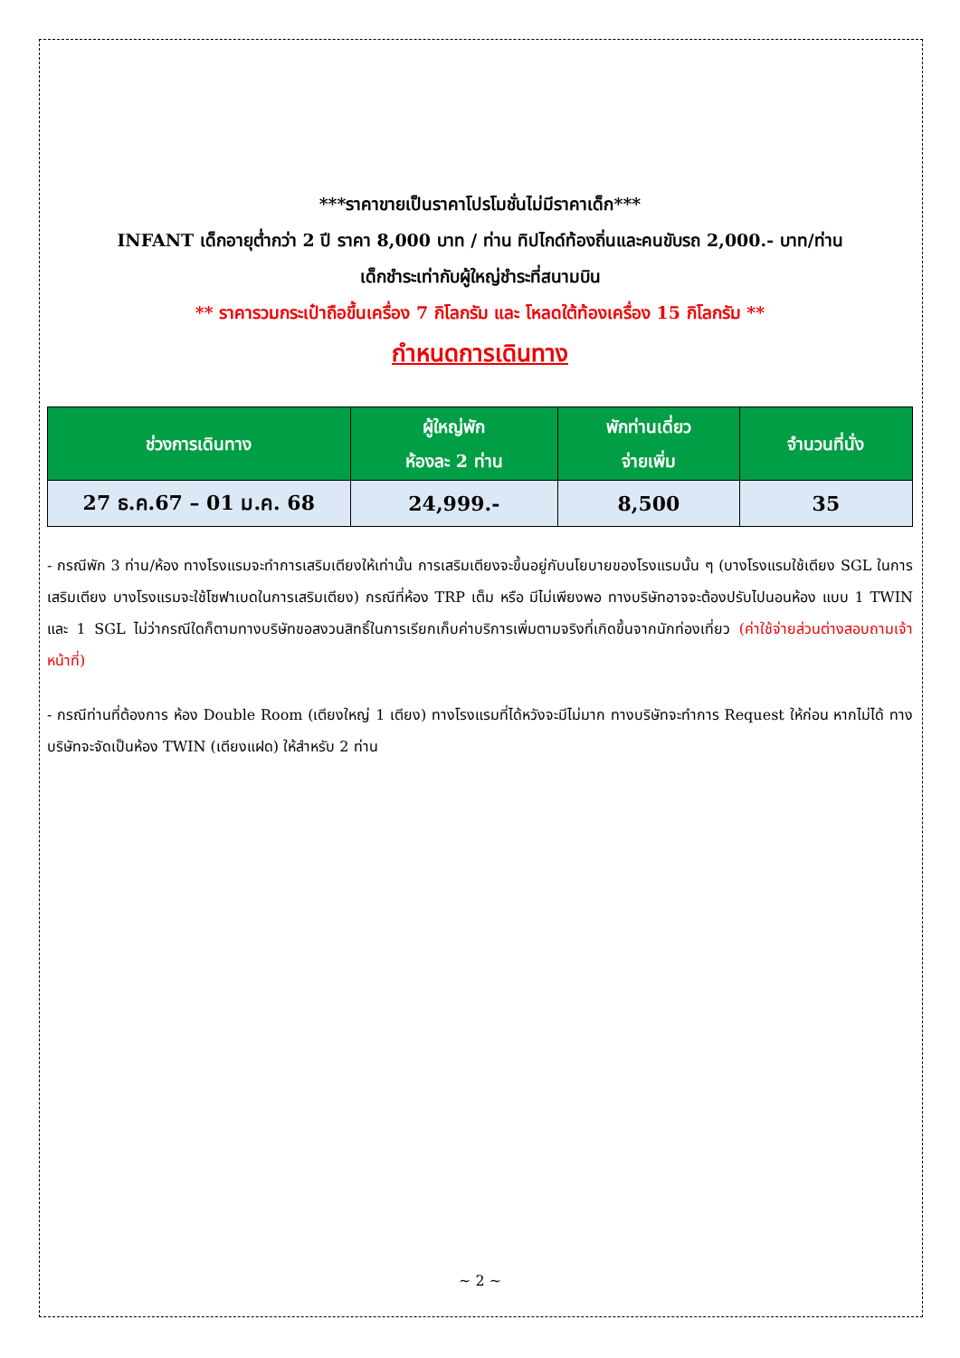***ราคาขายเป็นราคาโปรโมชั่นไม่มีราคาเด็ก***
INFANT เด็กอายุต่ำกว่า 2 ปี ราคา 8,000 บาท / ท่าน ทิปไกด์ท้องถิ่นและคนขับรถ 2,000.- บาท/ท่าน
เด็กชำระเท่ากับผู้ใหญ่ชำระที่สนามบิน
** ราคารวมกระเป๋าถือขึ้นเครื่อง 7 กิโลกรัม และ โหลดใต้ท้องเครื่อง 15 กิโลกรัม **
กำหนดการเดินทาง
| ช่วงการเดินทาง | ผู้ใหญ่พัก ห้องละ 2 ท่าน | พักท่านเดี่ยว จ่ายเพิ่ม | จำนวนที่นั่ง |
| --- | --- | --- | --- |
| 27 ธ.ค.67 – 01 ม.ค. 68 | 24,999.- | 8,500 | 35 |
- กรณีพัก 3 ท่าน/ห้อง ทางโรงแรมจะทำการเสริมเตียงให้เท่านั้น การเสริมเตียงจะขึ้นอยู่กับนโยบายของโรงแรมนั้น ๆ (บางโรงแรมใช้เตียง SGL ในการเสริมเตียง บางโรงแรมจะใช้โซฟาเบดในการเสริมเตียง) กรณีที่ห้อง TRP เต็ม หรือ มีไม่เพียงพอ ทางบริษัทอาจจะต้องปรับไปนอนห้อง แบบ 1 TWIN และ 1 SGL ไม่ว่ากรณีใดก็ตามทางบริษัทขอสงวนสิทธิ์ในการเรียกเก็บค่าบริการเพิ่มตามจริงที่เกิดขึ้นจากนักท่องเที่ยว (ค่าใช้จ่ายส่วนต่างสอบถามเจ้าหน้าที่)
- กรณีท่านที่ต้องการ ห้อง Double Room (เตียงใหญ่ 1 เตียง) ทางโรงแรมที่ได้หวังจะมีไม่มาก ทางบริษัทจะทำการ Request ให้ก่อน หากไม่ได้ ทางบริษัทจะจัดเป็นห้อง TWIN (เตียงแฝด) ให้สำหรับ 2 ท่าน
~ 2 ~